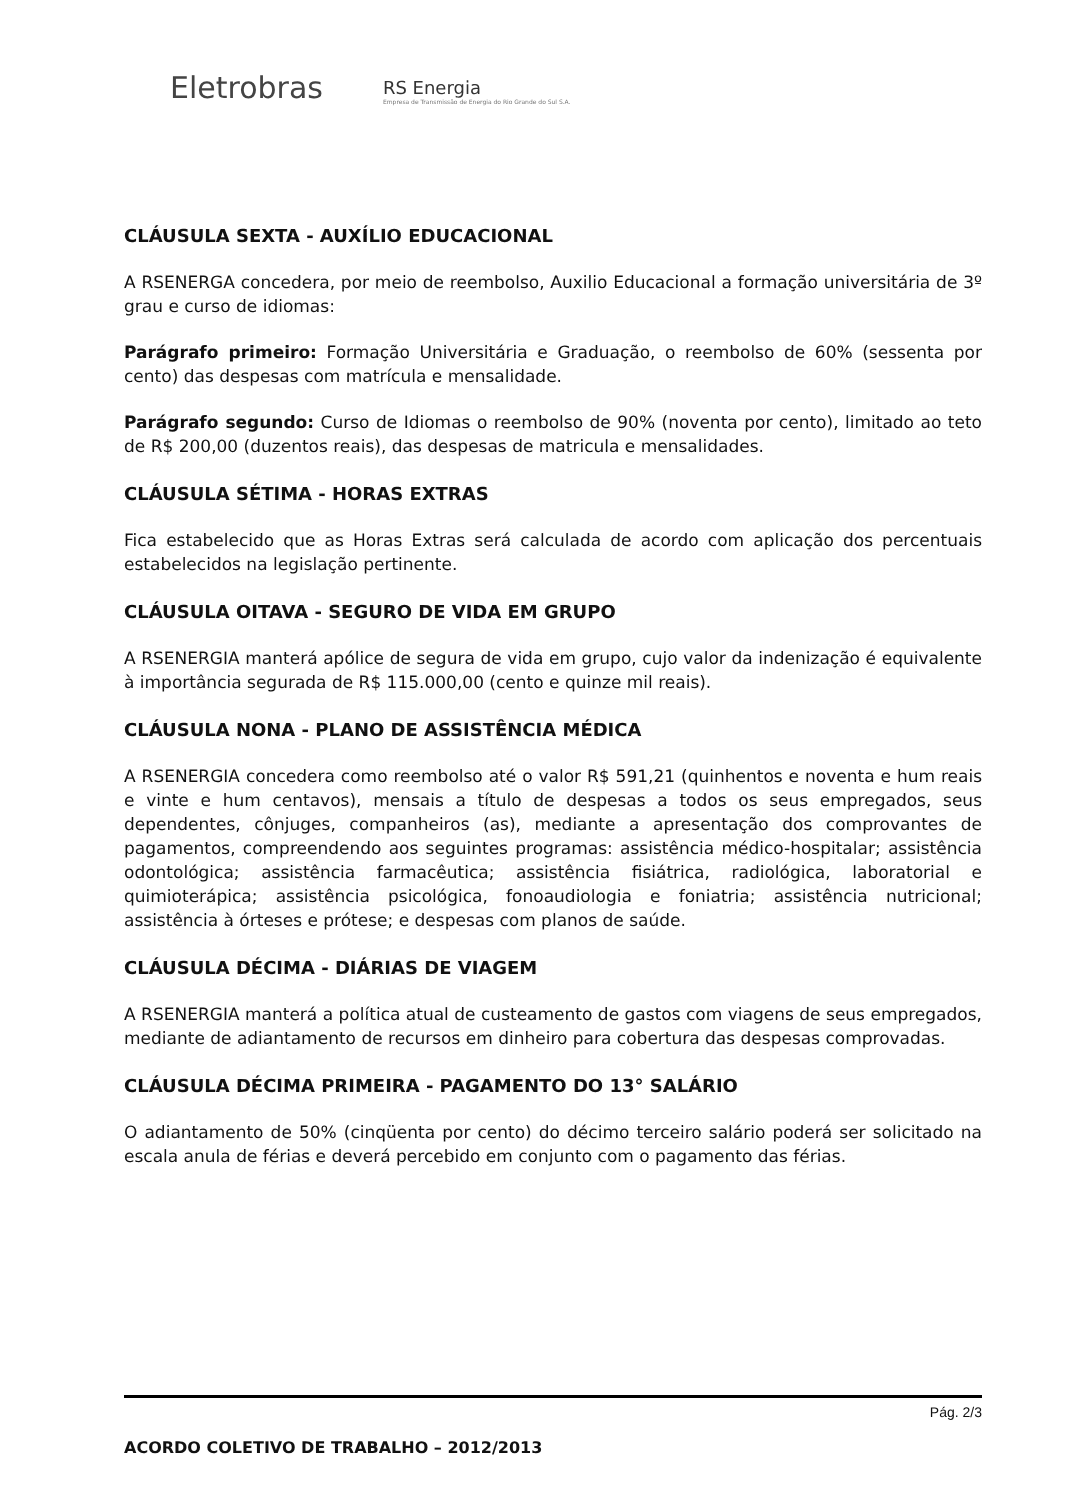Eletrobras
RS Energia
Empresa de Transmissão de Energia do Rio Grande do Sul S.A.
CLÁUSULA SEXTA - AUXÍLIO EDUCACIONAL
A RSENERGA concedera, por meio de reembolso, Auxilio Educacional a formação universitária de 3º grau e curso de idiomas:
Parágrafo primeiro: Formação Universitária e Graduação, o reembolso de 60% (sessenta por cento) das despesas com matrícula e mensalidade.
Parágrafo segundo: Curso de Idiomas o reembolso de 90% (noventa por cento), limitado ao teto de R$ 200,00 (duzentos reais), das despesas de matricula e mensalidades.
CLÁUSULA SÉTIMA - HORAS EXTRAS
Fica estabelecido que as Horas Extras será calculada de acordo com aplicação dos percentuais estabelecidos na legislação pertinente.
CLÁUSULA OITAVA - SEGURO DE VIDA EM GRUPO
A RSENERGIA manterá apólice de segura de vida em grupo, cujo valor da indenização é equivalente à importância segurada de R$ 115.000,00 (cento e quinze mil reais).
CLÁUSULA NONA - PLANO DE ASSISTÊNCIA MÉDICA
A RSENERGIA concedera como reembolso até o valor R$ 591,21 (quinhentos e noventa e hum reais e vinte e hum centavos), mensais a título de despesas a todos os seus empregados, seus dependentes, cônjuges, companheiros (as), mediante a apresentação dos comprovantes de pagamentos, compreendendo aos seguintes programas: assistência médico-hospitalar; assistência odontológica; assistência farmacêutica; assistência fisiátrica, radiológica, laboratorial e quimioterápica; assistência psicológica, fonoaudiologia e foniatria; assistência nutricional; assistência à órteses e prótese; e despesas com planos de saúde.
CLÁUSULA DÉCIMA - DIÁRIAS DE VIAGEM
A RSENERGIA manterá a política atual de custeamento de gastos com viagens de seus empregados, mediante de adiantamento de recursos em dinheiro para cobertura das despesas comprovadas.
CLÁUSULA DÉCIMA PRIMEIRA - PAGAMENTO DO 13° SALÁRIO
O adiantamento de 50% (cinqüenta por cento) do décimo terceiro salário poderá ser solicitado na escala anula de férias e deverá percebido em conjunto com o pagamento das férias.
Pág. 2/3
ACORDO COLETIVO DE TRABALHO – 2012/2013